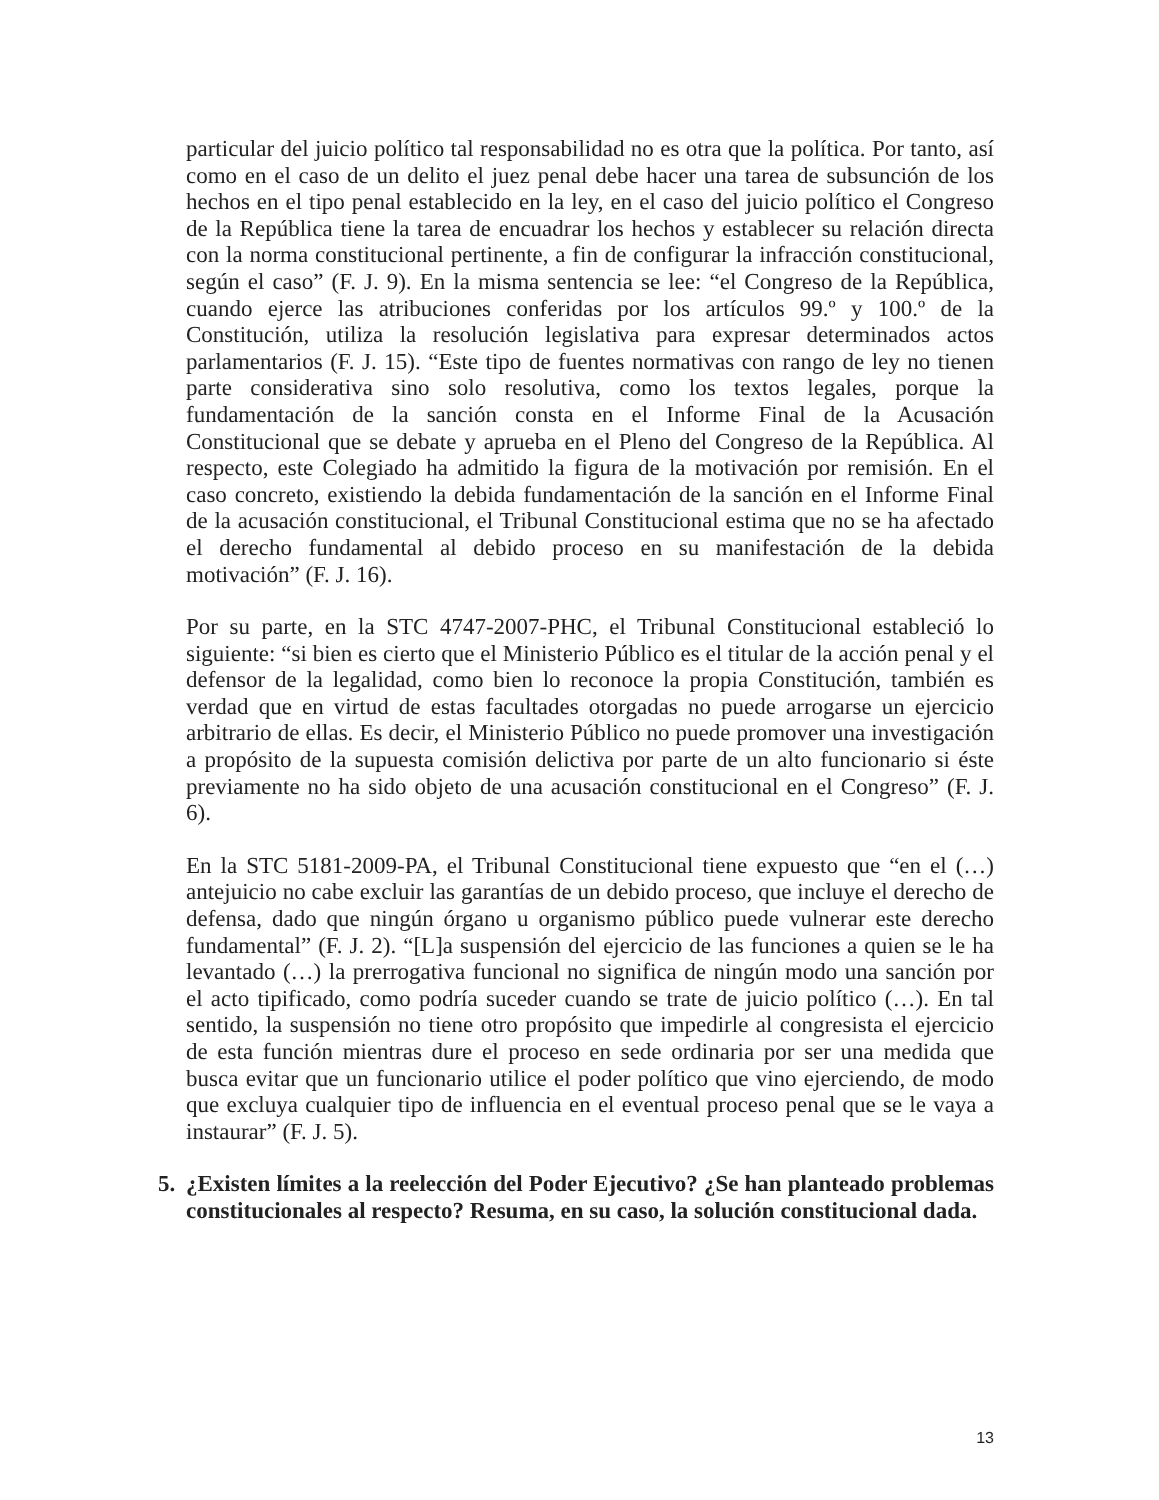particular del juicio político tal responsabilidad no es otra que la política. Por tanto, así como en el caso de un delito el juez penal debe hacer una tarea de subsunción de los hechos en el tipo penal establecido en la ley, en el caso del juicio político el Congreso de la República tiene la tarea de encuadrar los hechos y establecer su relación directa con la norma constitucional pertinente, a fin de configurar la infracción constitucional, según el caso” (F. J. 9). En la misma sentencia se lee: “el Congreso de la República, cuando ejerce las atribuciones conferidas por los artículos 99.º y 100.º de la Constitución, utiliza la resolución legislativa para expresar determinados actos parlamentarios (F. J. 15). “Este tipo de fuentes normativas con rango de ley no tienen parte considerativa sino solo resolutiva, como los textos legales, porque la fundamentación de la sanción consta en el Informe Final de la Acusación Constitucional que se debate y aprueba en el Pleno del Congreso de la República. Al respecto, este Colegiado ha admitido la figura de la motivación por remisión. En el caso concreto, existiendo la debida fundamentación de la sanción en el Informe Final de la acusación constitucional, el Tribunal Constitucional estima que no se ha afectado el derecho fundamental al debido proceso en su manifestación de la debida motivación” (F. J. 16).
Por su parte, en la STC 4747-2007-PHC, el Tribunal Constitucional estableció lo siguiente: “si bien es cierto que el Ministerio Público es el titular de la acción penal y el defensor de la legalidad, como bien lo reconoce la propia Constitución, también es verdad que en virtud de estas facultades otorgadas no puede arrogarse un ejercicio arbitrario de ellas. Es decir, el Ministerio Público no puede promover una investigación a propósito de la supuesta comisión delictiva por parte de un alto funcionario si éste previamente no ha sido objeto de una acusación constitucional en el Congreso” (F. J. 6).
En la STC 5181-2009-PA, el Tribunal Constitucional tiene expuesto que “en el (…) antejuicio no cabe excluir las garantías de un debido proceso, que incluye el derecho de defensa, dado que ningún órgano u organismo público puede vulnerar este derecho fundamental” (F. J. 2). “[L]a suspensión del ejercicio de las funciones a quien se le ha levantado (…) la prerrogativa funcional no significa de ningún modo una sanción por el acto tipificado, como podría suceder cuando se trate de juicio político (…). En tal sentido, la suspensión no tiene otro propósito que impedirle al congresista el ejercicio de esta función mientras dure el proceso en sede ordinaria por ser una medida que busca evitar que un funcionario utilice el poder político que vino ejerciendo, de modo que excluya cualquier tipo de influencia en el eventual proceso penal que se le vaya a instaurar” (F. J. 5).
5. ¿Existen límites a la reelección del Poder Ejecutivo? ¿Se han planteado problemas constitucionales al respecto? Resuma, en su caso, la solución constitucional dada.
13